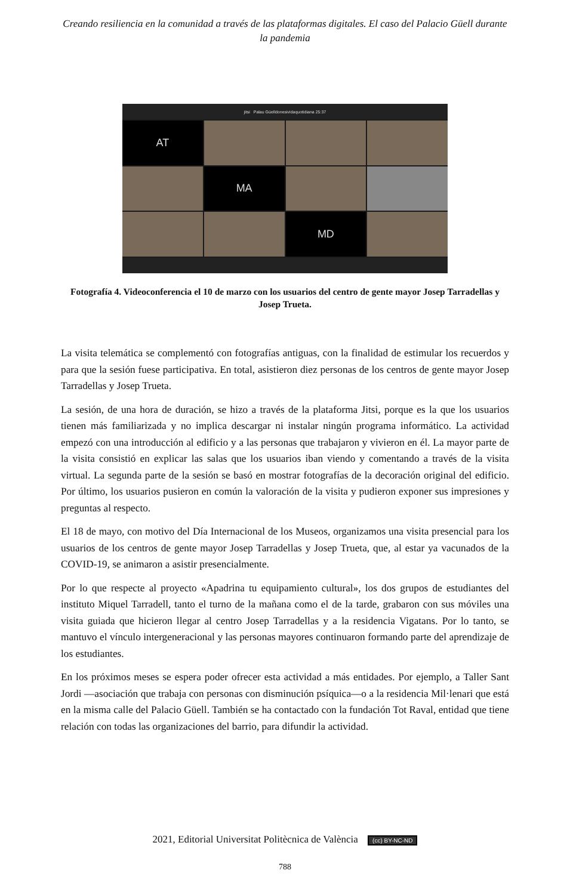Creando resiliencia en la comunidad a través de las plataformas digitales. El caso del Palacio Güell durante la pandemia
jitsi Palau Güelldonesividaquotidiana 25:37
AT
MA
MD
Fotografía 4. Videoconferencia el 10 de marzo con los usuarios del centro de gente mayor Josep Tarradellas y Josep Trueta.
La visita telemática se complementó con fotografías antiguas, con la finalidad de estimular los recuerdos y para que la sesión fuese participativa. En total, asistieron diez personas de los centros de gente mayor Josep Tarradellas y Josep Trueta.
La sesión, de una hora de duración, se hizo a través de la plataforma Jitsi, porque es la que los usuarios tienen más familiarizada y no implica descargar ni instalar ningún programa informático. La actividad empezó con una introducción al edificio y a las personas que trabajaron y vivieron en él. La mayor parte de la visita consistió en explicar las salas que los usuarios iban viendo y comentando a través de la visita virtual. La segunda parte de la sesión se basó en mostrar fotografías de la decoración original del edificio. Por último, los usuarios pusieron en común la valoración de la visita y pudieron exponer sus impresiones y preguntas al respecto.
El 18 de mayo, con motivo del Día Internacional de los Museos, organizamos una visita presencial para los usuarios de los centros de gente mayor Josep Tarradellas y Josep Trueta, que, al estar ya vacunados de la COVID-19, se animaron a asistir presencialmente.
Por lo que respecte al proyecto «Apadrina tu equipamiento cultural», los dos grupos de estudiantes del instituto Miquel Tarradell, tanto el turno de la mañana como el de la tarde, grabaron con sus móviles una visita guiada que hicieron llegar al centro Josep Tarradellas y a la residencia Vigatans. Por lo tanto, se mantuvo el vínculo intergeneracional y las personas mayores continuaron formando parte del aprendizaje de los estudiantes.
En los próximos meses se espera poder ofrecer esta actividad a más entidades. Por ejemplo, a Taller Sant Jordi —asociación que trabaja con personas con disminución psíquica—o a la residencia Mil·lenari que está en la misma calle del Palacio Güell. También se ha contactado con la fundación Tot Raval, entidad que tiene relación con todas las organizaciones del barrio, para difundir la actividad.
2021, Editorial Universitat Politècnica de València (cc) BY-NC-ND
788